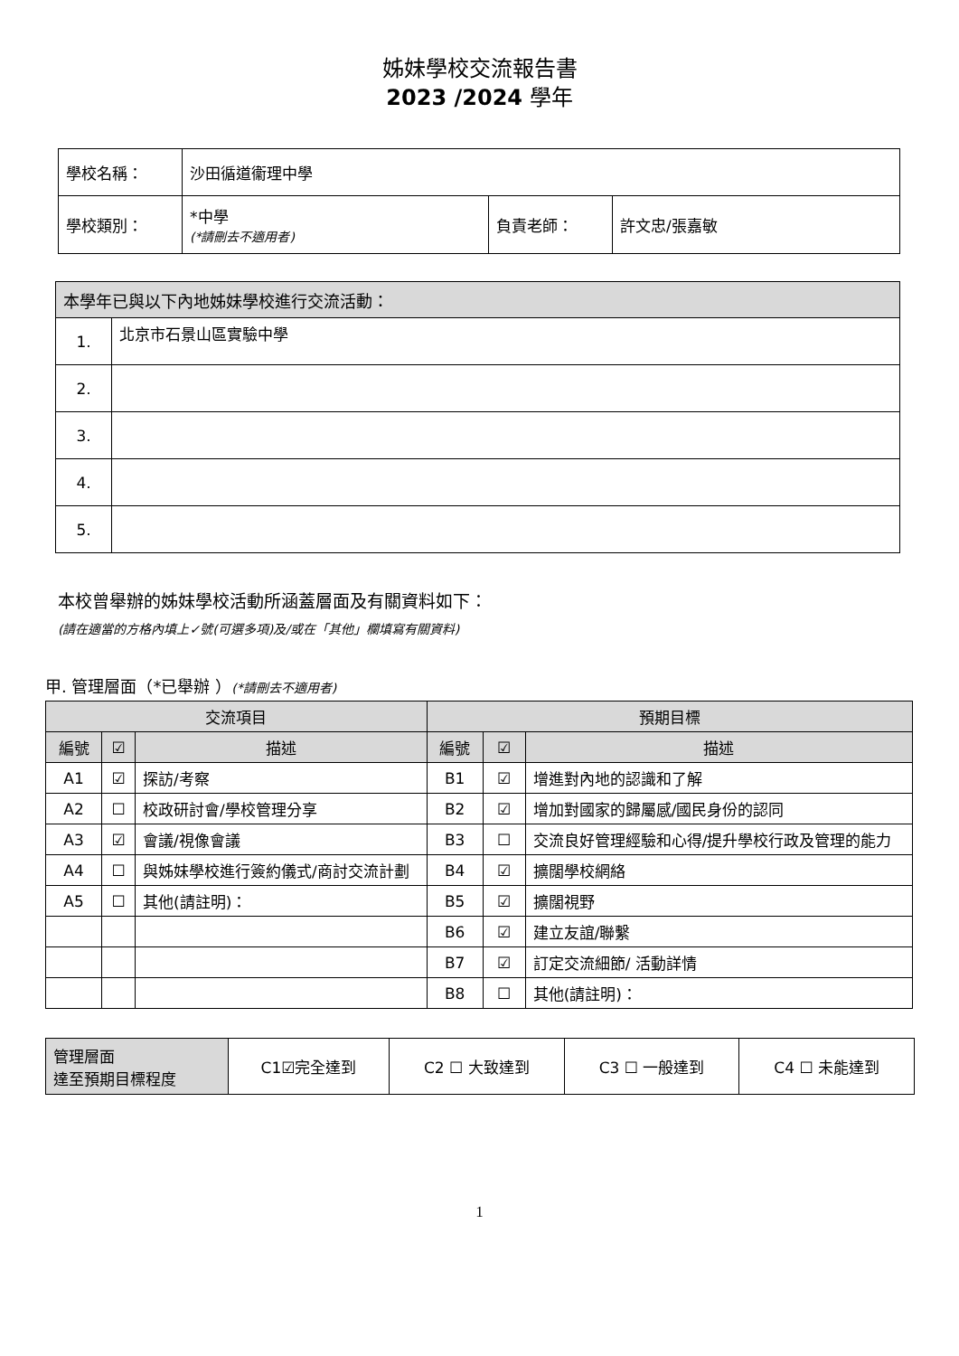姊妹學校交流報告書
2023 /2024 學年
| 學校名稱： | 沙田循道衞理中學 | | |
| 學校類別： | *中學 (*請刪去不適用者) | 負責老師： | 許文忠/張嘉敏 |
| 本學年已與以下內地姊妹學校進行交流活動： | |
| 1. | 北京市石景山區實驗中學 |
| 2. | |
| 3. | |
| 4. | |
| 5. | |
本校曾舉辦的姊妹學校活動所涵蓋層面及有關資料如下：
(請在適當的方格內填上✓號(可選多項)及/或在「其他」欄填寫有關資料)
甲. 管理層面（*已舉辦 ）(*請刪去不適用者)
| 交流項目 | | | 預期目標 | | |
| 編號 | ☑ | 描述 | 編號 | ☑ | 描述 |
| A1 | ☑ | 探訪/考察 | B1 | ☑ | 增進對內地的認識和了解 |
| A2 | ☐ | 校政研討會/學校管理分享 | B2 | ☑ | 增加對國家的歸屬感/國民身份的認同 |
| A3 | ☑ | 會議/視像會議 | B3 | ☐ | 交流良好管理經驗和心得/提升學校行政及管理的能力 |
| A4 | ☐ | 與姊妹學校進行簽約儀式/商討交流計劃 | B4 | ☑ | 擴闊學校網絡 |
| A5 | ☐ | 其他(請註明)： | B5 | ☑ | 擴闊視野 |
| | | | B6 | ☑ | 建立友誼/聯繫 |
| | | | B7 | ☑ | 訂定交流細節/ 活動詳情 |
| | | | B8 | ☐ | 其他(請註明)： |
| 管理層面 達至預期目標程度 | C1☑完全達到 | C2 ☐ 大致達到 | C3 ☐ 一般達到 | C4 ☐ 未能達到 |
1